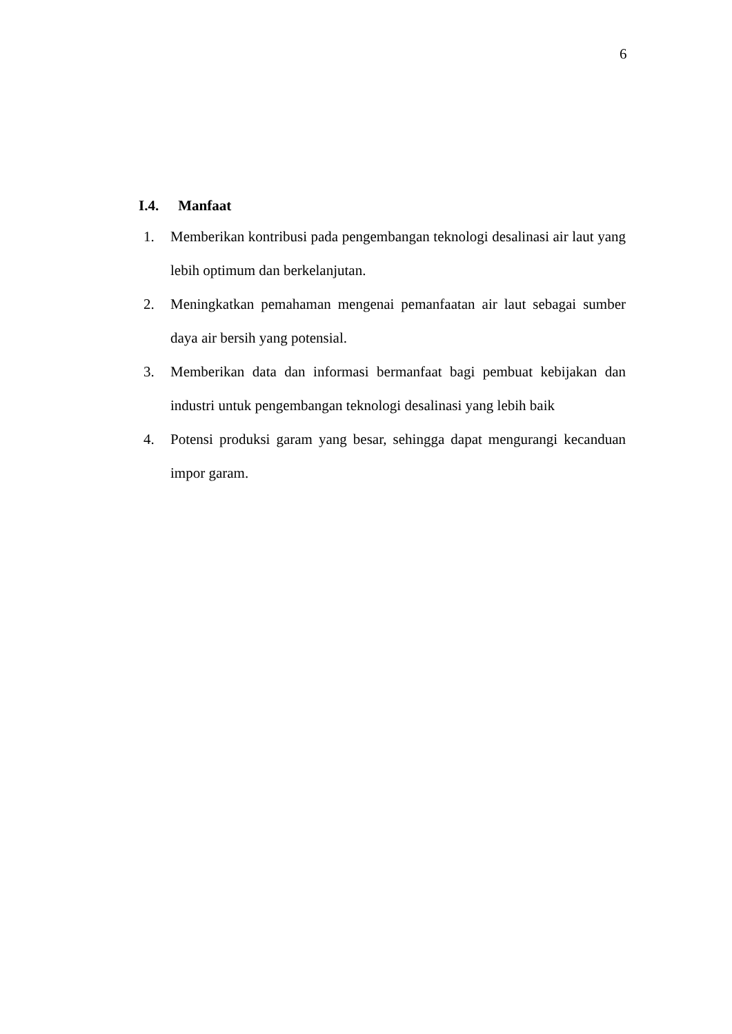6
I.4. Manfaat
1. Memberikan kontribusi pada pengembangan teknologi desalinasi air laut yang lebih optimum dan berkelanjutan.
2. Meningkatkan pemahaman mengenai pemanfaatan air laut sebagai sumber daya air bersih yang potensial.
3. Memberikan data dan informasi bermanfaat bagi pembuat kebijakan dan industri untuk pengembangan teknologi desalinasi yang lebih baik
4. Potensi produksi garam yang besar, sehingga dapat mengurangi kecanduan impor garam.